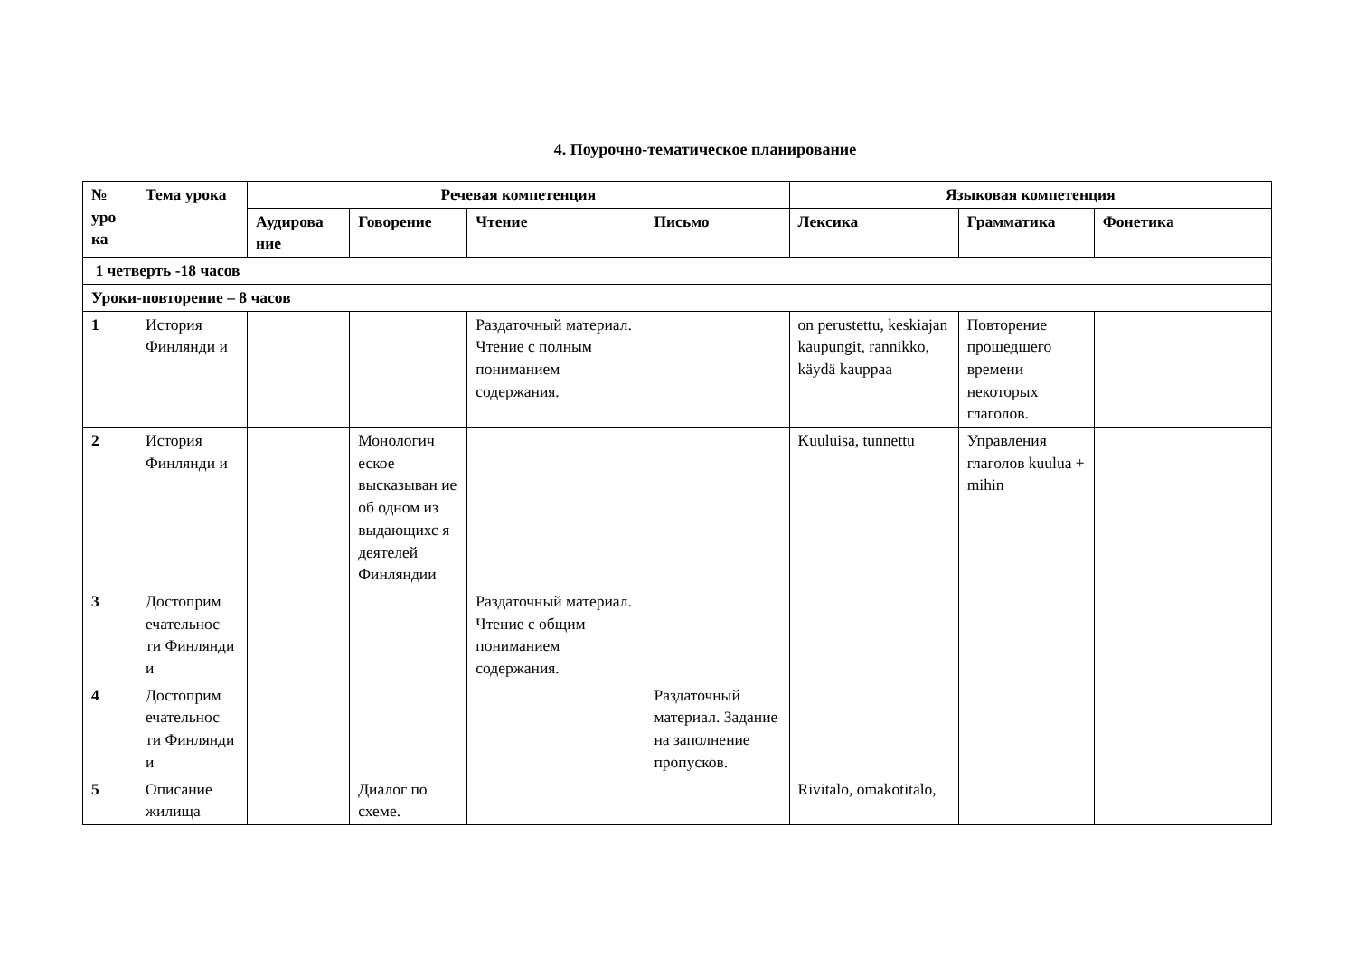4. Поурочно-тематическое планирование
| № уро ка | Тема урока | Речевая компетенция | | | | Языковая компетенция | | |
| --- | --- | --- | --- | --- | --- | --- | --- | --- |
| | | Аудирова ние | Говорение | Чтение | Письмо | Лексика | Грамматика | Фонетика |
| 1 четверть -18 часов | | | | | | | | |
| Уроки-повторение – 8 часов | | | | | | | | |
| 1 | История Финлянди и | | | Раздаточный материал. Чтение с полным пониманием содержания. | | on perustettu, keskiajan kaupungit, rannikko, käydä kauppaa | Повторение прошедшего времени некоторых глаголов. | |
| 2 | История Финлянди и | | Монологич еское высказыван ие об одном из выдающихс я деятелей Финляндии | | | Kuuluisa, tunnettu | Управления глаголов kuulua + mihin | |
| 3 | Достоприм ечательнос ти Финлянди и | | | Раздаточный материал. Чтение с общим пониманием содержания. | | | | |
| 4 | Достоприм ечательнос ти Финлянди и | | | | Раздаточный материал. Задание на заполнение пропусков. | | | |
| 5 | Описание жилища | | Диалог по схеме. | | | Rivitalo, omakotitalo, | | |